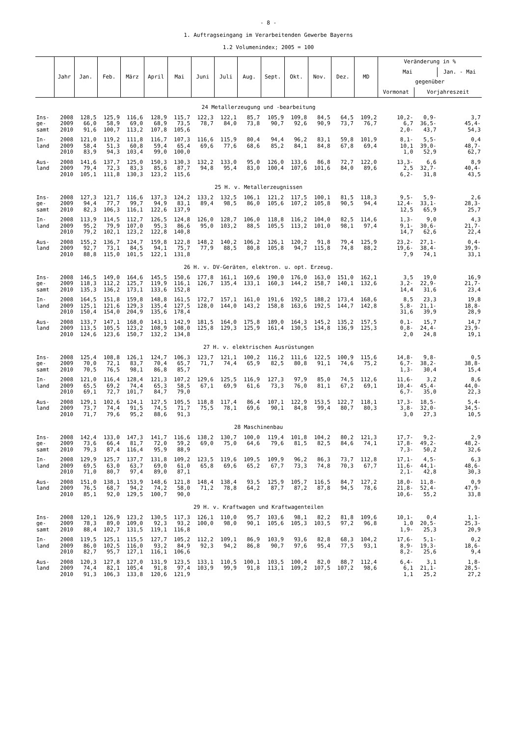- 8 -
1. Auftragseingang im Verarbeitenden Gewerbe Bayerns
1.2 Volumenindex; 2005 = 100
| | Jahr | Jan. | Feb. | März | April | Mai | Juni | Juli | Aug. | Sept. | Okt. | Nov. | Dez. | MD | Veränderung in % | | |
| --- | --- | --- | --- | --- | --- | --- | --- | --- | --- | --- | --- | --- | --- | --- | --- | --- | --- |
| | | | | | | | | | | | | | | | Mai | | Jan. - Mai |
| | | | | | | | | | | | | | | | gegenüber | | |
| | | | | | | | | | | | | | | | Vormonat | Vorjahreszeit | |
| 24 Metallerzeugung und -bearbeitung | | | | | | | | | | | | | | | | | |
| Ins- | 2008 | 128,5 | 125,9 | 116,6 | 128,9 | 115,7 | 122,3 | 122,1 | 85,7 | 105,9 | 109,8 | 84,5 | 64,5 | 109,2 | 10,2- | 0,9- | 3,7 |
| ge- | 2009 | 66,0 | 58,9 | 69,0 | 68,9 | 73,5 | 78,7 | 84,0 | 73,8 | 90,7 | 92,6 | 90,9 | 73,7 | 76,7 | 6,7 | 36,5- | 45,4- |
| samt | 2010 | 91,6 | 100,7 | 113,2 | 107,8 | 105,6 | | | | | | | | | 2,0- | 43,7 | 54,3 |
| In- | 2008 | 121,0 | 119,2 | 111,8 | 116,7 | 107,3 | 116,6 | 115,9 | 80,4 | 94,4 | 96,2 | 83,1 | 59,8 | 101,9 | 8,1- | 5,5- | 0,4 |
| land | 2009 | 58,4 | 51,3 | 60,8 | 59,4 | 65,4 | 69,6 | 77,6 | 68,6 | 85,2 | 84,1 | 84,8 | 67,8 | 69,4 | 10,1 | 39,0- | 48,7- |
| | 2010 | 83,9 | 94,3 | 103,4 | 99,0 | 100,0 | | | | | | | | | 1,0 | 52,9 | 62,7 |
| Aus- | 2008 | 141,6 | 137,7 | 125,0 | 150,3 | 130,3 | 132,2 | 133,0 | 95,0 | 126,0 | 133,6 | 86,8 | 72,7 | 122,0 | 13,3- | 6,6 | 8,9 |
| land | 2009 | 79,4 | 72,3 | 83,3 | 85,6 | 87,7 | 94,8 | 95,4 | 83,0 | 100,4 | 107,6 | 101,6 | 84,0 | 89,6 | 2,5 | 32,7- | 40,4- |
| | 2010 | 105,1 | 111,8 | 130,3 | 123,2 | 115,6 | | | | | | | | | 6,2- | 31,8 | 43,5 |
| 25 H. v. Metallerzeugnissen | | | | | | | | | | | | | | | | | |
| Ins- | 2008 | 127,3 | 121,7 | 116,6 | 137,3 | 124,2 | 133,2 | 132,5 | 106,1 | 121,2 | 117,5 | 100,1 | 81,5 | 118,3 | 9,5- | 5,9- | 2,6 |
| ge- | 2009 | 94,4 | 77,7 | 99,7 | 94,9 | 83,1 | 89,4 | 98,5 | 86,0 | 105,6 | 107,2 | 105,8 | 90,5 | 94,4 | 12,4- | 33,1- | 28,3- |
| samt | 2010 | 82,3 | 106,3 | 116,1 | 122,6 | 137,9 | | | | | | | | | 12,5 | 65,9 | 25,7 |
| In- | 2008 | 113,9 | 114,5 | 112,7 | 126,5 | 124,8 | 126,0 | 128,7 | 106,0 | 118,8 | 116,2 | 104,0 | 82,5 | 114,6 | 1,3- | 9,0 | 4,3 |
| land | 2009 | 95,2 | 79,9 | 107,0 | 95,3 | 86,6 | 95,0 | 103,2 | 88,5 | 105,5 | 113,2 | 101,0 | 98,1 | 97,4 | 9,1- | 30,6- | 21,7- |
| | 2010 | 79,2 | 102,1 | 123,2 | 122,8 | 140,8 | | | | | | | | | 14,7 | 62,6 | 22,4 |
| Aus- | 2008 | 155,2 | 136,7 | 124,7 | 159,8 | 122,8 | 148,2 | 140,2 | 106,2 | 126,1 | 120,2 | 91,8 | 79,4 | 125,9 | 23,2- | 27,1- | 0,4- |
| land | 2009 | 92,7 | 73,1 | 84,5 | 94,1 | 75,7 | 77,9 | 88,5 | 80,8 | 105,8 | 94,7 | 115,8 | 74,8 | 88,2 | 19,6- | 38,4- | 39,9- |
| | 2010 | 88,8 | 115,0 | 101,5 | 122,1 | 131,8 | | | | | | | | | 7,9 | 74,1 | 33,1 |
| 26 H. v. DV-Geräten, elektron. u. opt. Erzeug. | | | | | | | | | | | | | | | | | |
| Ins- | 2008 | 146,5 | 149,0 | 164,6 | 145,5 | 150,6 | 177,8 | 161,1 | 169,6 | 190,0 | 176,0 | 163,0 | 151,0 | 162,1 | 3,5 | 19,0 | 16,9 |
| ge- | 2009 | 118,3 | 112,2 | 125,7 | 119,9 | 116,1 | 126,7 | 135,4 | 133,1 | 160,3 | 144,2 | 158,7 | 140,1 | 132,6 | 3,2- | 22,9- | 21,7- |
| samt | 2010 | 135,3 | 136,2 | 173,1 | 133,6 | 152,8 | | | | | | | | | 14,4 | 31,6 | 23,4 |
| In- | 2008 | 164,5 | 151,8 | 159,8 | 148,8 | 161,5 | 172,7 | 157,1 | 161,0 | 191,6 | 192,5 | 188,2 | 173,4 | 168,6 | 8,5 | 23,3 | 19,8 |
| land | 2009 | 125,1 | 121,6 | 129,3 | 135,4 | 127,5 | 128,0 | 144,0 | 143,2 | 158,8 | 163,6 | 192,5 | 144,7 | 142,8 | 5,8- | 21,1- | 18,8- |
| | 2010 | 150,4 | 154,0 | 204,9 | 135,6 | 178,4 | | | | | | | | | 31,6 | 39,9 | 28,9 |
| Aus- | 2008 | 133,7 | 147,1 | 168,0 | 143,1 | 142,9 | 181,5 | 164,0 | 175,8 | 189,0 | 164,3 | 145,2 | 135,2 | 157,5 | 0,1- | 15,7 | 14,7 |
| land | 2009 | 113,5 | 105,5 | 123,2 | 108,9 | 108,0 | 125,8 | 129,3 | 125,9 | 161,4 | 130,5 | 134,8 | 136,9 | 125,3 | 0,8- | 24,4- | 23,9- |
| | 2010 | 124,6 | 123,6 | 150,7 | 132,2 | 134,8 | | | | | | | | | 2,0 | 24,8 | 19,1 |
| 27 H. v. elektrischen Ausrüstungen | | | | | | | | | | | | | | | | | |
| Ins- | 2008 | 125,4 | 108,8 | 126,1 | 124,7 | 106,3 | 123,7 | 121,1 | 100,2 | 116,2 | 111,6 | 122,5 | 100,9 | 115,6 | 14,8- | 9,8- | 0,5 |
| ge- | 2009 | 70,0 | 72,1 | 83,7 | 70,4 | 65,7 | 71,7 | 74,4 | 65,9 | 82,5 | 80,8 | 91,1 | 74,6 | 75,2 | 6,7- | 38,2- | 38,8- |
| samt | 2010 | 70,5 | 76,5 | 98,1 | 86,8 | 85,7 | | | | | | | | | 1,3- | 30,4 | 15,4 |
| In- | 2008 | 121,0 | 116,4 | 128,4 | 121,3 | 107,2 | 129,6 | 125,5 | 116,9 | 127,3 | 97,9 | 85,0 | 74,5 | 112,6 | 11,6- | 3,2 | 8,6 |
| land | 2009 | 65,5 | 69,2 | 74,4 | 65,3 | 58,5 | 67,1 | 69,9 | 61,6 | 73,3 | 76,0 | 81,1 | 67,2 | 69,1 | 10,4- | 45,4- | 44,0- |
| | 2010 | 69,1 | 72,7 | 101,7 | 84,7 | 79,0 | | | | | | | | | 6,7- | 35,0 | 22,3 |
| Aus- | 2008 | 129,1 | 102,6 | 124,1 | 127,5 | 105,5 | 118,8 | 117,4 | 86,4 | 107,1 | 122,9 | 153,5 | 122,7 | 118,1 | 17,3- | 18,5- | 5,4- |
| land | 2009 | 73,7 | 74,4 | 91,5 | 74,5 | 71,7 | 75,5 | 78,1 | 69,6 | 90,1 | 84,8 | 99,4 | 80,7 | 80,3 | 3,8- | 32,0- | 34,5- |
| | 2010 | 71,7 | 79,6 | 95,2 | 88,6 | 91,3 | | | | | | | | | 3,0 | 27,3 | 10,5 |
| 28 Maschinenbau | | | | | | | | | | | | | | | | | |
| Ins- | 2008 | 142,4 | 133,0 | 147,3 | 141,7 | 116,6 | 138,2 | 130,7 | 100,0 | 119,4 | 101,8 | 104,2 | 80,2 | 121,3 | 17,7- | 9,2- | 2,9 |
| ge- | 2009 | 73,6 | 66,4 | 81,7 | 72,0 | 59,2 | 69,0 | 75,0 | 64,6 | 79,6 | 81,5 | 82,5 | 84,6 | 74,1 | 17,8- | 49,2- | 48,2- |
| samt | 2010 | 79,3 | 87,4 | 116,4 | 95,9 | 88,9 | | | | | | | | | 7,3- | 50,2 | 32,6 |
| In- | 2008 | 129,9 | 125,7 | 137,7 | 131,8 | 109,2 | 123,5 | 119,6 | 109,5 | 109,9 | 96,2 | 86,3 | 73,7 | 112,8 | 17,1- | 4,5- | 6,3 |
| land | 2009 | 69,5 | 63,0 | 63,7 | 69,0 | 61,0 | 65,8 | 69,6 | 65,2 | 67,7 | 73,3 | 74,8 | 70,3 | 67,7 | 11,6- | 44,1- | 48,6- |
| | 2010 | 71,0 | 80,7 | 97,4 | 89,0 | 87,1 | | | | | | | | | 2,1- | 42,8 | 30,3 |
| Aus- | 2008 | 151,0 | 138,1 | 153,9 | 148,6 | 121,8 | 148,4 | 138,4 | 93,5 | 125,9 | 105,7 | 116,5 | 84,7 | 127,2 | 18,0- | 11,8- | 0,9 |
| land | 2009 | 76,5 | 68,7 | 94,2 | 74,2 | 58,0 | 71,2 | 78,8 | 64,2 | 87,7 | 87,2 | 87,8 | 94,5 | 78,6 | 21,8- | 52,4- | 47,9- |
| | 2010 | 85,1 | 92,0 | 129,5 | 100,7 | 90,0 | | | | | | | | | 10,6- | 55,2 | 33,8 |
| 29 H. v. Kraftwagen und Kraftwagenteilen | | | | | | | | | | | | | | | | | |
| Ins- | 2008 | 120,1 | 126,9 | 123,2 | 130,5 | 117,3 | 126,1 | 110,0 | 95,7 | 103,6 | 98,1 | 82,2 | 81,8 | 109,6 | 10,1- | 0,4 | 1,1- |
| ge- | 2009 | 78,3 | 89,0 | 109,0 | 92,3 | 93,2 | 100,0 | 98,0 | 90,1 | 105,6 | 105,3 | 103,5 | 97,2 | 96,8 | 1,0 | 20,5- | 25,3- |
| samt | 2010 | 88,4 | 102,7 | 131,5 | 119,1 | 116,8 | | | | | | | | | 1,9- | 25,3 | 20,9 |
| In- | 2008 | 119,5 | 125,1 | 115,5 | 127,7 | 105,2 | 112,2 | 109,1 | 86,9 | 103,9 | 93,6 | 82,8 | 68,3 | 104,2 | 17,6- | 5,1- | 0,2 |
| land | 2009 | 86,0 | 102,5 | 116,0 | 93,2 | 84,9 | 92,3 | 94,2 | 86,8 | 90,7 | 97,6 | 95,4 | 77,5 | 93,1 | 8,9- | 19,3- | 18,6- |
| | 2010 | 82,7 | 95,7 | 127,1 | 116,1 | 106,6 | | | | | | | | | 8,2- | 25,6 | 9,4 |
| Aus- | 2008 | 120,3 | 127,8 | 127,0 | 131,9 | 123,5 | 133,1 | 110,5 | 100,1 | 103,5 | 100,4 | 82,0 | 88,7 | 112,4 | 6,4- | 3,1 | 1,8- |
| land | 2009 | 74,4 | 82,1 | 105,4 | 91,8 | 97,4 | 103,9 | 99,9 | 91,8 | 113,1 | 109,2 | 107,5 | 107,2 | 98,6 | 6,1 | 21,1- | 28,5- |
| | 2010 | 91,3 | 106,3 | 133,8 | 120,6 | 121,9 | | | | | | | | | 1,1 | 25,2 | 27,2 |